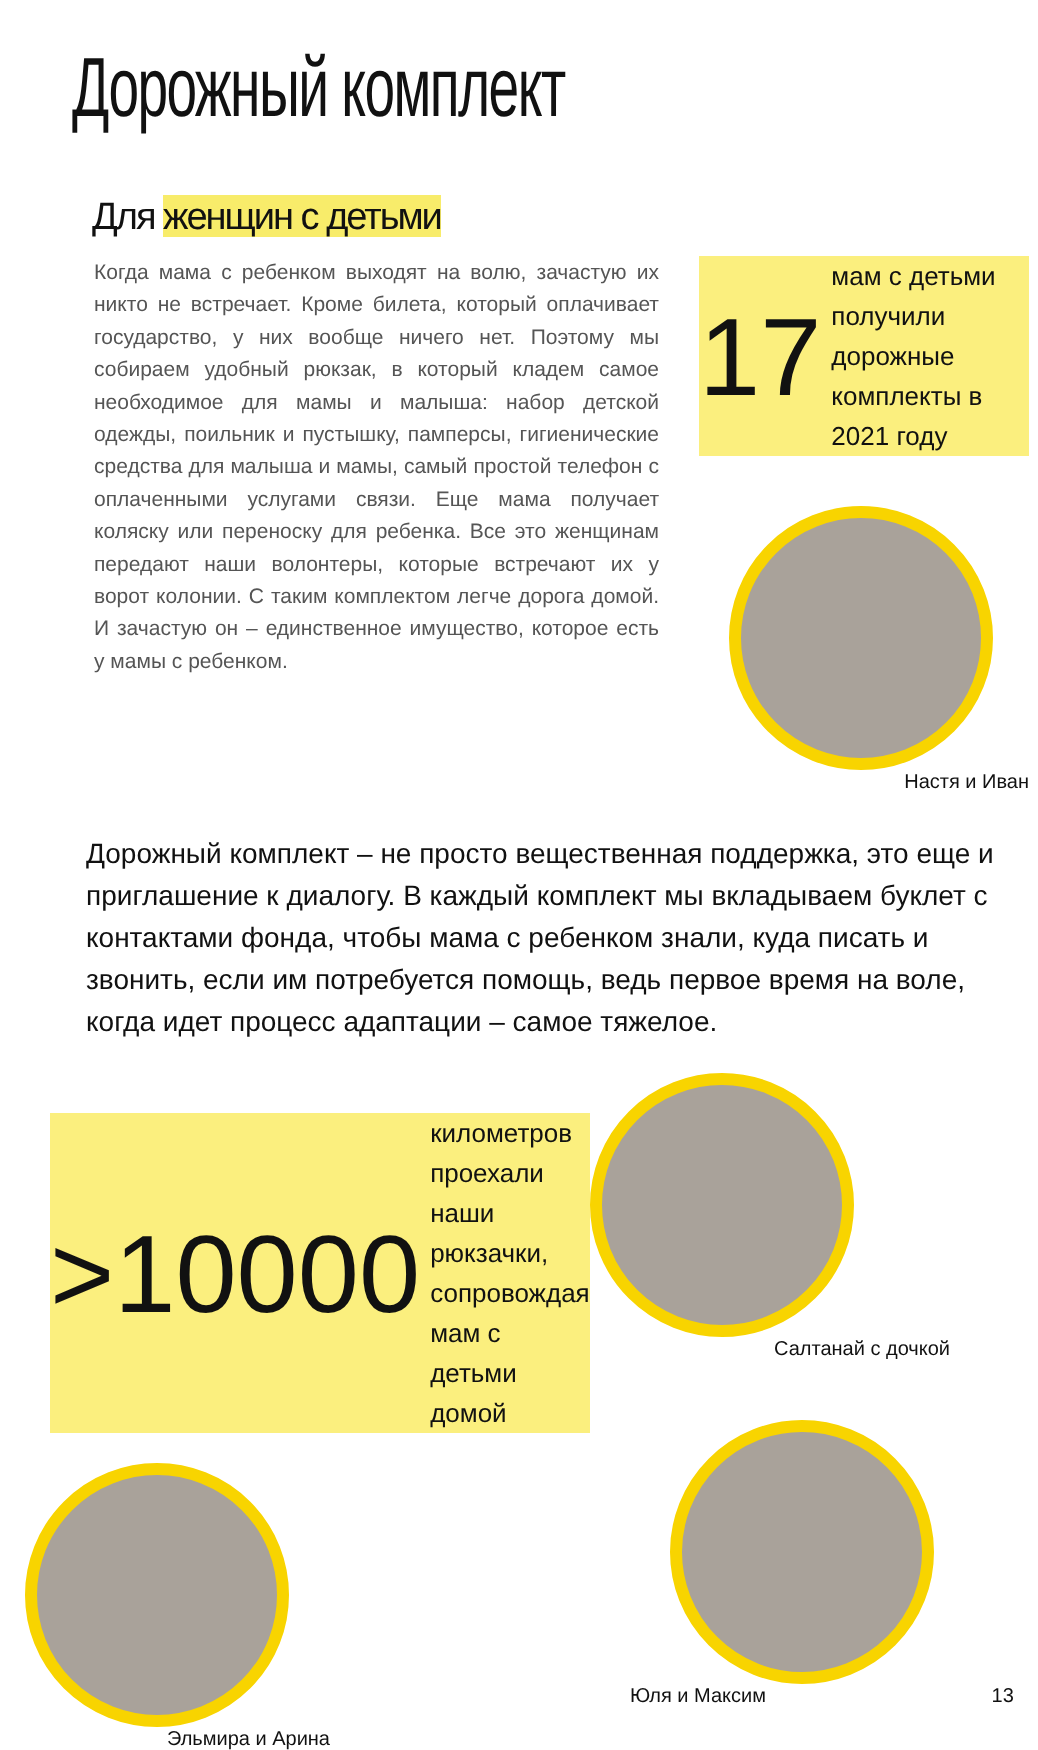Дорожный комплект
Для женщин с детьми
Когда мама с ребенком выходят на волю, зачастую их никто не встречает. Кроме билета, который оплачивает государство, у них вообще ничего нет. Поэтому мы собираем удобный рюкзак, в который кладем самое необходимое для мамы и малыша: набор детской одежды, поильник и пустышку, памперсы, гигиенические средства для малыша и мамы, самый простой телефон с оплаченными услугами связи. Еще мама получает коляску или переноску для ребенка. Все это женщинам передают наши волонтеры, которые встречают их у ворот колонии. С таким комплектом легче дорога домой. И зачастую он – единственное имущество, которое есть у мамы с ребенком.
17
мам с детьми получили дорожные комплекты в 2021 году
Настя и Иван
Дорожный комплект – не просто вещественная поддержка, это еще и приглашение к диалогу. В каждый комплект мы вкладываем буклет с контактами фонда, чтобы мама с ребенком знали, куда писать и звонить, если им потребуется помощь, ведь первое время на воле, когда идет процесс адаптации – самое тяжелое.
>10000
километров проехали наши рюкзачки, сопровождая мам с детьми домой
Эльмира и Арина
Салтанай с дочкой
Юля и Максим 13